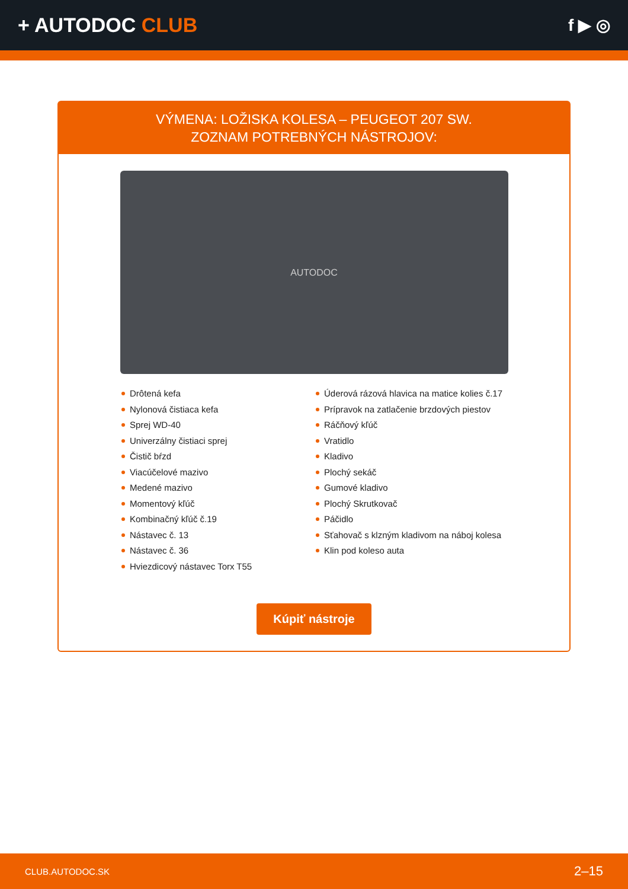+ AUTODOC CLUB
f ▶ ◎
VÝMENA: LOŽISKA KOLESA – PEUGEOT 207 SW.
ZOZNAM POTREBNÝCH NÁSTROJOV:
AUTODOC
Drôtená kefa
Nylonová čistiaca kefa
Sprej WD-40
Univerzálny čistiaci sprej
Čistič bŕzd
Viacúčelové mazivo
Medené mazivo
Momentový kľúč
Kombinačný kľúč č.19
Nástavec č. 13
Nástavec č. 36
Hviezdicový nástavec Torx T55
Úderová rázová hlavica na matice kolies č.17
Prípravok na zatlačenie brzdových piestov
Ráčňový kľúč
Vratidlo
Kladivo
Plochý sekáč
Gumové kladivo
Plochý Skrutkovač
Páčidlo
Sťahovač s klzným kladivom na náboj kolesa
Klin pod koleso auta
Kúpiť nástroje
CLUB.AUTODOC.SK 2–15